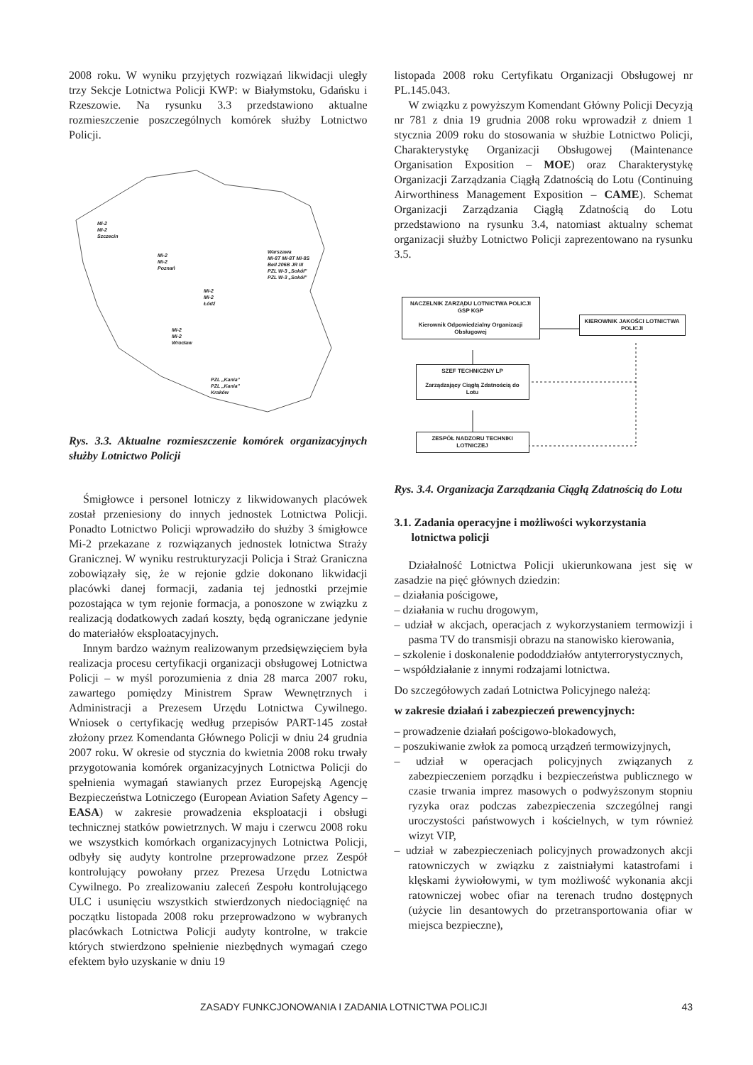2008 roku. W wyniku przyjętych rozwiązań likwidacji uległy trzy Sekcje Lotnictwa Policji KWP: w Białymstoku, Gdańsku i Rzeszowie. Na rysunku 3.3 przedstawiono aktualne rozmieszczenie poszczególnych komórek służby Lotnictwo Policji.
Mi-2
Mi-2
Szczecin
Mi-2
Mi-2
Poznań
Warszawa
Mi-8T Mi-8T Mi-8S
Bell 206B JR III
PZL W-3 „Sokół”
PZL W-3 „Sokół”
Mi-2
Mi-2
Łódź
Mi-2
Mi-2
Wrocław
PZL „Kania”
PZL „Kania”
Kraków
Rys. 3.3. Aktualne rozmieszczenie komórek organizacyjnych służby Lotnictwo Policji
Śmigłowce i personel lotniczy z likwidowanych placówek został przeniesiony do innych jednostek Lotnictwa Policji. Ponadto Lotnictwo Policji wprowadziło do służby 3 śmigłowce Mi-2 przekazane z rozwiązanych jednostek lotnictwa Straży Granicznej. W wyniku restrukturyzacji Policja i Straż Graniczna zobowiązały się, że w rejonie gdzie dokonano likwidacji placówki danej formacji, zadania tej jednostki przejmie pozostająca w tym rejonie formacja, a ponoszone w związku z realizacją dodatkowych zadań koszty, będą ograniczane jedynie do materiałów eksploatacyjnych.
Innym bardzo ważnym realizowanym przedsięwzięciem była realizacja procesu certyfikacji organizacji obsługowej Lotnictwa Policji – w myśl porozumienia z dnia 28 marca 2007 roku, zawartego pomiędzy Ministrem Spraw Wewnętrznych i Administracji a Prezesem Urzędu Lotnictwa Cywilnego. Wniosek o certyfikację według przepisów PART-145 został złożony przez Komendanta Głównego Policji w dniu 24 grudnia 2007 roku. W okresie od stycznia do kwietnia 2008 roku trwały przygotowania komórek organizacyjnych Lotnictwa Policji do spełnienia wymagań stawianych przez Europejską Agencję Bezpieczeństwa Lotniczego (European Aviation Safety Agency – EASA) w zakresie prowadzenia eksploatacji i obsługi technicznej statków powietrznych. W maju i czerwcu 2008 roku we wszystkich komórkach organizacyjnych Lotnictwa Policji, odbyły się audyty kontrolne przeprowadzone przez Zespół kontrolujący powołany przez Prezesa Urzędu Lotnictwa Cywilnego. Po zrealizowaniu zaleceń Zespołu kontrolującego ULC i usunięciu wszystkich stwierdzonych niedociągnięć na początku listopada 2008 roku przeprowadzono w wybranych placówkach Lotnictwa Policji audyty kontrolne, w trakcie których stwierdzono spełnienie niezbędnych wymagań czego efektem było uzyskanie w dniu 19
listopada 2008 roku Certyfikatu Organizacji Obsługowej nr PL.145.043.
W związku z powyższym Komendant Główny Policji Decyzją nr 781 z dnia 19 grudnia 2008 roku wprowadził z dniem 1 stycznia 2009 roku do stosowania w służbie Lotnictwo Policji, Charakterystykę Organizacji Obsługowej (Maintenance Organisation Exposition – MOE) oraz Charakterystykę Organizacji Zarządzania Ciągłą Zdatnością do Lotu (Continuing Airworthiness Management Exposition – CAME). Schemat Organizacji Zarządzania Ciągłą Zdatnością do Lotu przedstawiono na rysunku 3.4, natomiast aktualny schemat organizacji służby Lotnictwo Policji zaprezentowano na rysunku 3.5.
NACZELNIK ZARZĄDU LOTNICTWA POLICJI GSP KGP
Kierownik Odpowiedzialny Organizacji Obsługowej
KIEROWNIK JAKOŚCI LOTNICTWA POLICJI
SZEF TECHNICZNY LP
Zarządzający Ciągłą Zdatnością do Lotu
ZESPÓŁ NADZORU TECHNIKI LOTNICZEJ
Rys. 3.4. Organizacja Zarządzania Ciągłą Zdatnością do Lotu
3.1. Zadania operacyjne i możliwości wykorzystania
lotnictwa policji
Działalność Lotnictwa Policji ukierunkowana jest się w zasadzie na pięć głównych dziedzin:
– działania pościgowe,
– działania w ruchu drogowym,
– udział w akcjach, operacjach z wykorzystaniem termowizji i pasma TV do transmisji obrazu na stanowisko kierowania,
– szkolenie i doskonalenie pododdziałów antyterrorystycznych,
– współdziałanie z innymi rodzajami lotnictwa.
Do szczegółowych zadań Lotnictwa Policyjnego należą:
w zakresie działań i zabezpieczeń prewencyjnych:
– prowadzenie działań pościgowo-blokadowych,
– poszukiwanie zwłok za pomocą urządzeń termowizyjnych,
– udział w operacjach policyjnych związanych z zabezpieczeniem porządku i bezpieczeństwa publicznego w czasie trwania imprez masowych o podwyższonym stopniu ryzyka oraz podczas zabezpieczenia szczególnej rangi uroczystości państwowych i kościelnych, w tym również wizyt VIP,
– udział w zabezpieczeniach policyjnych prowadzonych akcji ratowniczych w związku z zaistniałymi katastrofami i klęskami żywiołowymi, w tym możliwość wykonania akcji ratowniczej wobec ofiar na terenach trudno dostępnych (użycie lin desantowych do przetransportowania ofiar w miejsca bezpieczne),
ZASADY FUNKCJONOWANIA I ZADANIA LOTNICTWA POLICJI 43